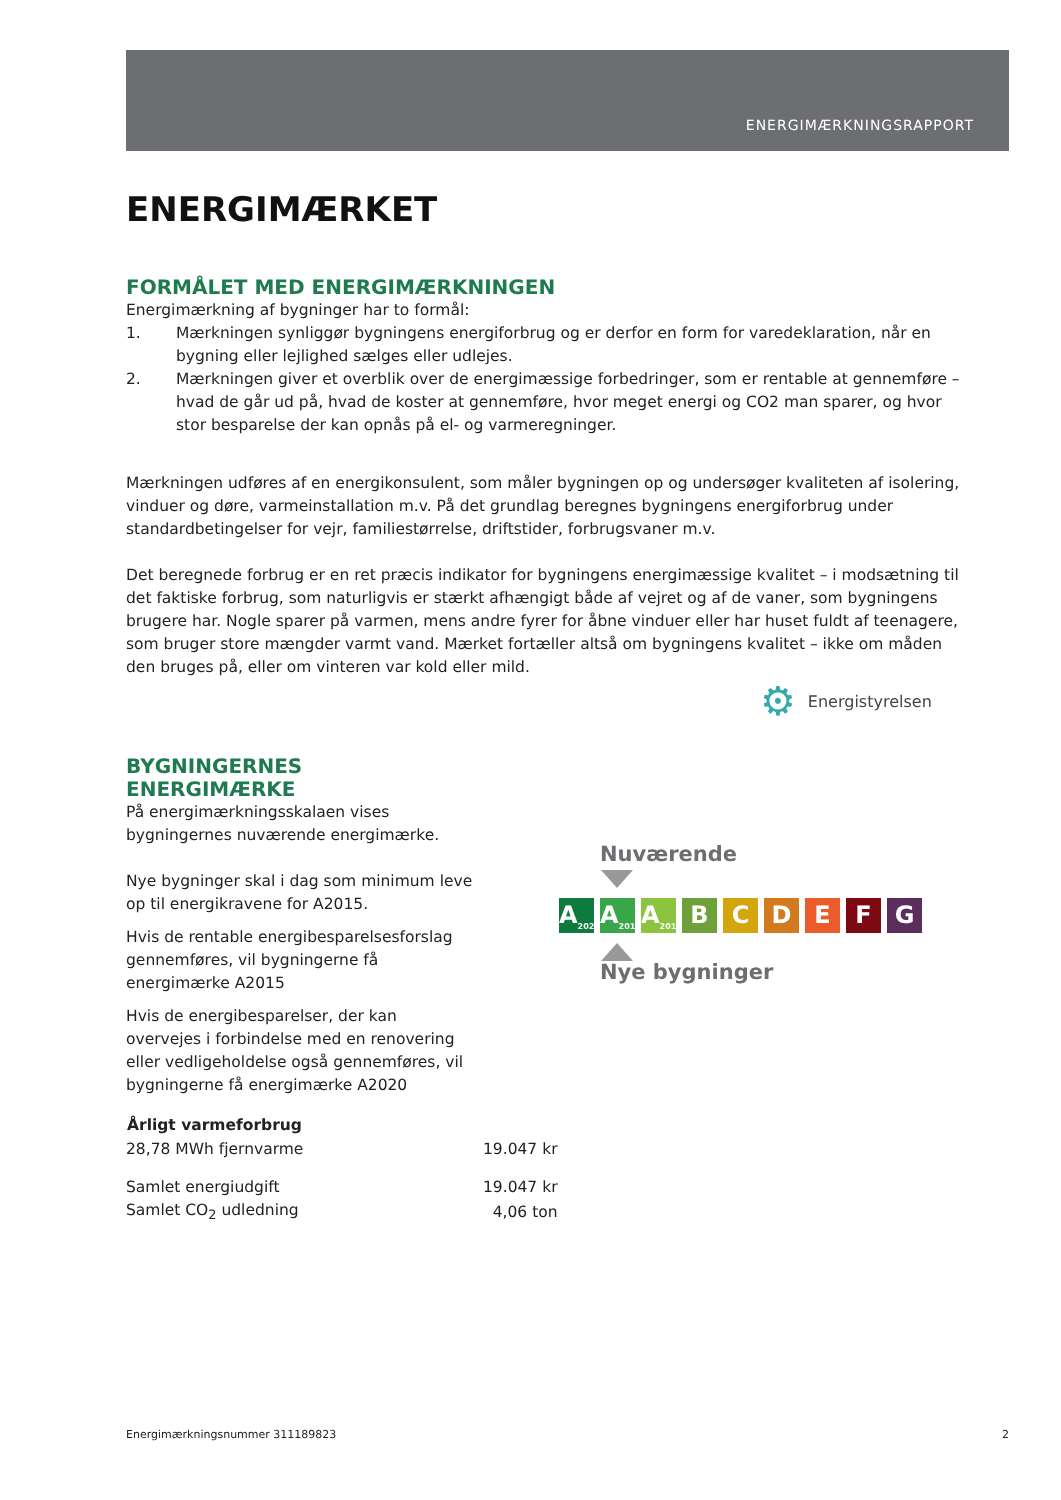ENERGIMÆRKNINGSRAPPORT
ENERGIMÆRKET
FORMÅLET MED ENERGIMÆRKNINGEN
Energimærkning af bygninger har to formål:
1. Mærkningen synliggør bygningens energiforbrug og er derfor en form for varedeklaration, når en bygning eller lejlighed sælges eller udlejes.
2. Mærkningen giver et overblik over de energimæssige forbedringer, som er rentable at gennemføre – hvad de går ud på, hvad de koster at gennemføre, hvor meget energi og CO2 man sparer, og hvor stor besparelse der kan opnås på el- og varmeregninger.
Mærkningen udføres af en energikonsulent, som måler bygningen op og undersøger kvaliteten af isolering, vinduer og døre, varmeinstallation m.v. På det grundlag beregnes bygningens energiforbrug under standardbetingelser for vejr, familiestørrelse, driftstider, forbrugsvaner m.v.
Det beregnede forbrug er en ret præcis indikator for bygningens energimæssige kvalitet – i modsætning til det faktiske forbrug, som naturligvis er stærkt afhængigt både af vejret og af de vaner, som bygningens brugere har. Nogle sparer på varmen, mens andre fyrer for åbne vinduer eller har huset fuldt af teenagere, som bruger store mængder varmt vand. Mærket fortæller altså om bygningens kvalitet – ikke om måden den bruges på, eller om vinteren var kold eller mild.
⚙ Energistyrelsen
BYGNINGERNES ENERGIMÆRKE
På energimærkningsskalaen vises bygningernes nuværende energimærke.
Nye bygninger skal i dag som minimum leve op til energikravene for A2015.
Hvis de rentable energibesparelsesforslag gennemføres, vil bygningerne få energimærke A2015
Hvis de energibesparelser, der kan overvejes i forbindelse med en renovering eller vedligeholdelse også gennemføres, vil bygningerne få energimærke A2020
Nuværende
A<sub>2020</sub> A<sub>2015</sub> A<sub>2010</sub> BCDEFG
Nye bygninger
| Årligt varmeforbrug | |
| --- | --- |
| 28,78 MWh fjernvarme | 19.047 kr |
| Samlet energiudgift | 19.047 kr |
| Samlet CO<sub>2</sub> udledning | 4,06 ton |
Energimærkningsnummer 311189823 2